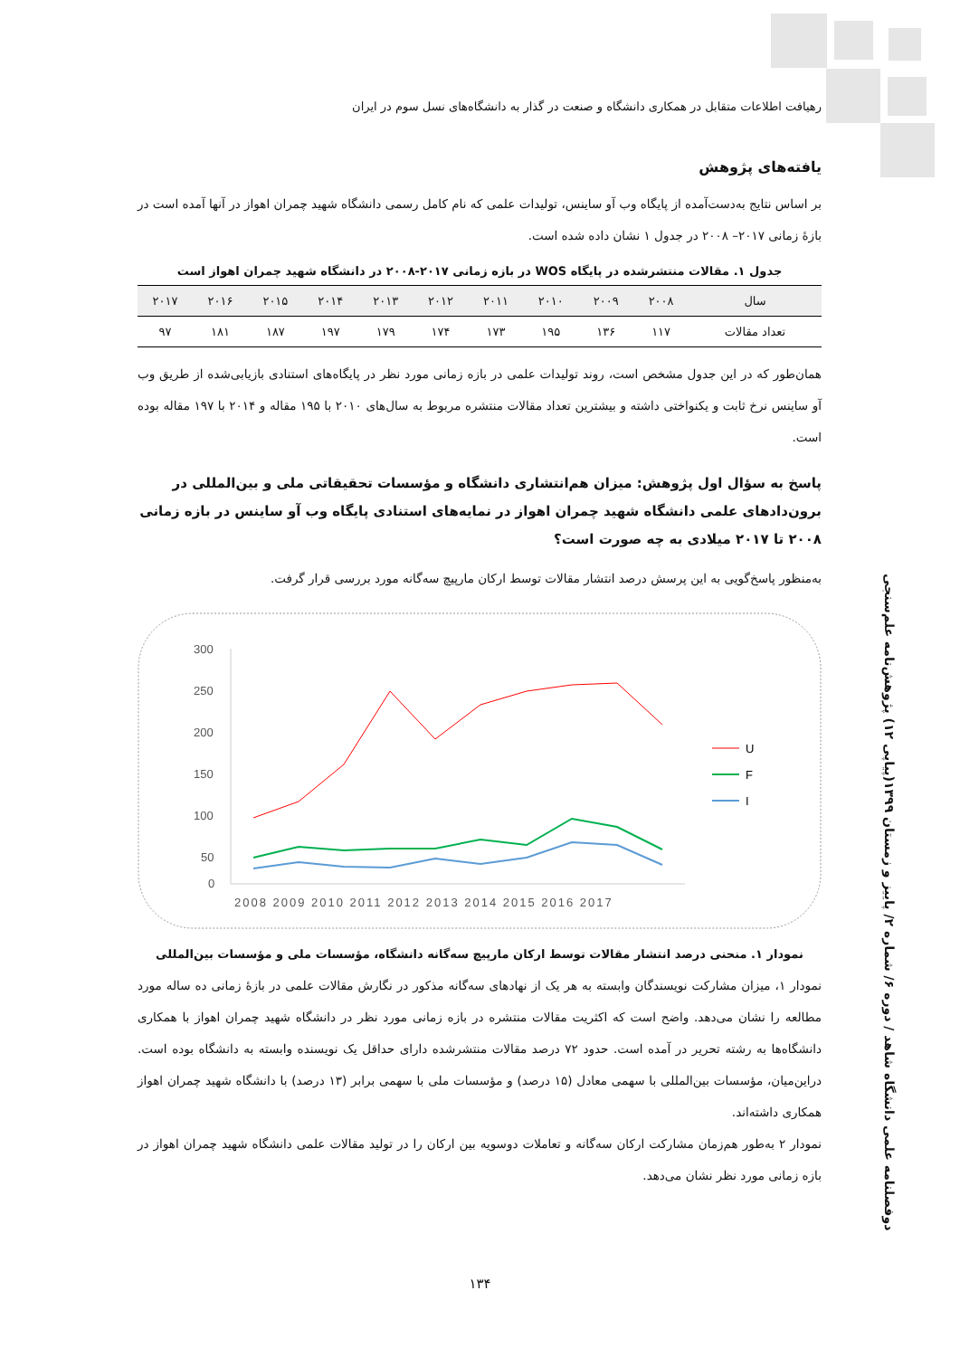دوفصلنامه علمی دانشگاه شاهد / دوره ۶/ شماره ۲/ پاییز و زمستان ۱۳۹۹(پیاپی ۱۲) پژوهش‌نامه علم‌سنجی
رهیافت اطلاعات متقابل در همکاری دانشگاه و صنعت در گذار به دانشگاه‌های نسل سوم در ایران
یافته‌های پژوهش
بر اساس نتایج به‌دست‌آمده از پایگاه وب آو ساینس، تولیدات علمی که نام کامل رسمی دانشگاه شهید چمران اهواز در آنها آمده است در بازۀ زمانی ۲۰۱۷– ۲۰۰۸ در جدول ۱ نشان داده شده است.
جدول ۱. مقالات منتشرشده در پایگاه WOS در بازه زمانی ۲۰۱۷-۲۰۰۸ در دانشگاه شهید چمران اهواز است
| سال | ۲۰۰۸ | ۲۰۰۹ | ۲۰۱۰ | ۲۰۱۱ | ۲۰۱۲ | ۲۰۱۳ | ۲۰۱۴ | ۲۰۱۵ | ۲۰۱۶ | ۲۰۱۷ |
| --- | --- | --- | --- | --- | --- | --- | --- | --- | --- | --- |
| تعداد مقالات | ۱۱۷ | ۱۳۶ | ۱۹۵ | ۱۷۳ | ۱۷۴ | ۱۷۹ | ۱۹۷ | ۱۸۷ | ۱۸۱ | ۹۷ |
همان‌طور که در این جدول مشخص است، روند تولیدات علمی در بازه زمانی مورد نظر در پایگاه‌های استنادی بازیابی‌شده از طریق وب آو ساینس نرخ ثابت و یکنواختی داشته و بیشترین تعداد مقالات منتشره مربوط به سال‌های ۲۰۱۰ با ۱۹۵ مقاله و ۲۰۱۴ با ۱۹۷ مقاله بوده است.
پاسخ به سؤال اول پژوهش: میزان هم‌انتشاری دانشگاه و مؤسسات تحقیقاتی ملی و بین‌المللی در برون‌دادهای علمی دانشگاه شهید چمران اهواز در نمایه‌های استنادی پایگاه وب آو ساینس در بازه زمانی ۲۰۰۸ تا ۲۰۱۷ میلادی به چه صورت است؟
به‌منظور پاسخ‌گویی به این پرسش درصد انتشار مقالات توسط ارکان مارپیچ سه‌گانه مورد بررسی قرار گرفت.
300
250
200
150
100
50
0
2008 2009 2010 2011 2012 2013 2014 2015 2016 2017
U
F
I
نمودار ۱. منحنی درصد انتشار مقالات توسط ارکان مارپیچ سه‌گانه دانشگاه، مؤسسات ملی و مؤسسات بین‌المللی
نمودار ۱، میزان مشارکت نویسندگان وابسته به هر یک از نهادهای سه‌گانه مذکور در نگارش مقالات علمی در بازۀ زمانی ده ساله مورد مطالعه را نشان می‌دهد. واضح است که اکثریت مقالات منتشره در بازه زمانی مورد نظر در دانشگاه شهید چمران اهواز با همکاری دانشگاه‌ها به رشته تحریر در آمده است. حدود ۷۲ درصد مقالات منتشرشده دارای حداقل یک نویسنده وابسته به دانشگاه بوده است. دراین‌میان، مؤسسات بین‌المللی با سهمی معادل (۱۵ درصد) و مؤسسات ملی با سهمی برابر (۱۳ درصد) با دانشگاه شهید چمران اهواز همکاری داشته‌اند.
نمودار ۲ به‌طور هم‌زمان مشارکت ارکان سه‌گانه و تعاملات دوسویه بین ارکان را در تولید مقالات علمی دانشگاه شهید چمران اهواز در بازه زمانی مورد نظر نشان می‌دهد.
۱۳۴